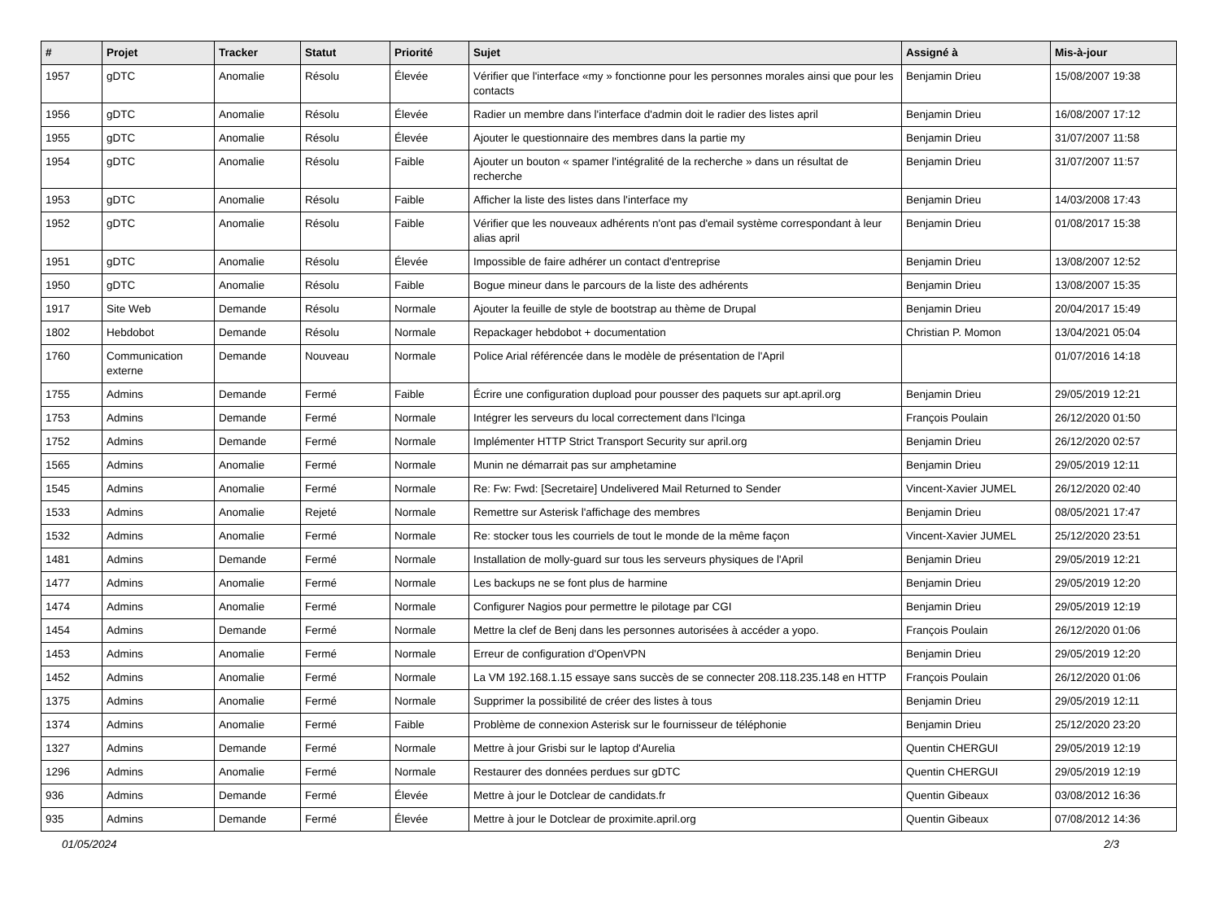| # | Projet | Tracker | Statut | Priorité | Sujet | Assigné à | Mis-à-jour |
| --- | --- | --- | --- | --- | --- | --- | --- |
| 1957 | gDTC | Anomalie | Résolu | Élevée | Vérifier que l'interface «my » fonctionne pour les personnes morales ainsi que pour les contacts | Benjamin Drieu | 15/08/2007 19:38 |
| 1956 | gDTC | Anomalie | Résolu | Élevée | Radier un membre dans l'interface d'admin doit le radier des listes april | Benjamin Drieu | 16/08/2007 17:12 |
| 1955 | gDTC | Anomalie | Résolu | Élevée | Ajouter le questionnaire des membres dans la partie my | Benjamin Drieu | 31/07/2007 11:58 |
| 1954 | gDTC | Anomalie | Résolu | Faible | Ajouter un bouton « spamer l'intégralité de la recherche » dans un résultat de recherche | Benjamin Drieu | 31/07/2007 11:57 |
| 1953 | gDTC | Anomalie | Résolu | Faible | Afficher la liste des listes dans l'interface my | Benjamin Drieu | 14/03/2008 17:43 |
| 1952 | gDTC | Anomalie | Résolu | Faible | Vérifier que les nouveaux adhérents n'ont pas d'email système correspondant à leur alias april | Benjamin Drieu | 01/08/2017 15:38 |
| 1951 | gDTC | Anomalie | Résolu | Élevée | Impossible de faire adhérer un contact d'entreprise | Benjamin Drieu | 13/08/2007 12:52 |
| 1950 | gDTC | Anomalie | Résolu | Faible | Bogue mineur dans le parcours de la liste des adhérents | Benjamin Drieu | 13/08/2007 15:35 |
| 1917 | Site Web | Demande | Résolu | Normale | Ajouter la feuille de style de bootstrap au thème de Drupal | Benjamin Drieu | 20/04/2017 15:49 |
| 1802 | Hebdobot | Demande | Résolu | Normale | Repackager hebdobot + documentation | Christian P. Momon | 13/04/2021 05:04 |
| 1760 | Communication externe | Demande | Nouveau | Normale | Police Arial référencée dans le modèle de présentation de l'April | | 01/07/2016 14:18 |
| 1755 | Admins | Demande | Fermé | Faible | Écrire une configuration dupload pour pousser des paquets sur apt.april.org | Benjamin Drieu | 29/05/2019 12:21 |
| 1753 | Admins | Demande | Fermé | Normale | Intégrer les serveurs du local correctement dans l'Icinga | François Poulain | 26/12/2020 01:50 |
| 1752 | Admins | Demande | Fermé | Normale | Implémenter HTTP Strict Transport Security sur april.org | Benjamin Drieu | 26/12/2020 02:57 |
| 1565 | Admins | Anomalie | Fermé | Normale | Munin ne démarrait pas sur amphetamine | Benjamin Drieu | 29/05/2019 12:11 |
| 1545 | Admins | Anomalie | Fermé | Normale | Re: Fw: Fwd: [Secretaire] Undelivered Mail Returned to Sender | Vincent-Xavier JUMEL | 26/12/2020 02:40 |
| 1533 | Admins | Anomalie | Rejeté | Normale | Remettre sur Asterisk l'affichage des membres | Benjamin Drieu | 08/05/2021 17:47 |
| 1532 | Admins | Anomalie | Fermé | Normale | Re: stocker tous les courriels de tout le monde de la même façon | Vincent-Xavier JUMEL | 25/12/2020 23:51 |
| 1481 | Admins | Demande | Fermé | Normale | Installation de molly-guard sur tous les serveurs physiques de l'April | Benjamin Drieu | 29/05/2019 12:21 |
| 1477 | Admins | Anomalie | Fermé | Normale | Les backups ne se font plus de harmine | Benjamin Drieu | 29/05/2019 12:20 |
| 1474 | Admins | Anomalie | Fermé | Normale | Configurer Nagios pour permettre le pilotage par CGI | Benjamin Drieu | 29/05/2019 12:19 |
| 1454 | Admins | Demande | Fermé | Normale | Mettre la clef de Benj dans les personnes autorisées à accéder a yopo. | François Poulain | 26/12/2020 01:06 |
| 1453 | Admins | Anomalie | Fermé | Normale | Erreur de configuration d'OpenVPN | Benjamin Drieu | 29/05/2019 12:20 |
| 1452 | Admins | Anomalie | Fermé | Normale | La VM 192.168.1.15 essaye sans succès de se connecter 208.118.235.148 en HTTP | François Poulain | 26/12/2020 01:06 |
| 1375 | Admins | Anomalie | Fermé | Normale | Supprimer la possibilité de créer des listes à tous | Benjamin Drieu | 29/05/2019 12:11 |
| 1374 | Admins | Anomalie | Fermé | Faible | Problème de connexion Asterisk sur le fournisseur de téléphonie | Benjamin Drieu | 25/12/2020 23:20 |
| 1327 | Admins | Demande | Fermé | Normale | Mettre à jour Grisbi sur le laptop d'Aurelia | Quentin CHERGUI | 29/05/2019 12:19 |
| 1296 | Admins | Anomalie | Fermé | Normale | Restaurer des données perdues sur gDTC | Quentin CHERGUI | 29/05/2019 12:19 |
| 936 | Admins | Demande | Fermé | Élevée | Mettre à jour le Dotclear de candidats.fr | Quentin Gibeaux | 03/08/2012 16:36 |
| 935 | Admins | Demande | Fermé | Élevée | Mettre à jour le Dotclear de proximite.april.org | Quentin Gibeaux | 07/08/2012 14:36 |
01/05/2024 2/3